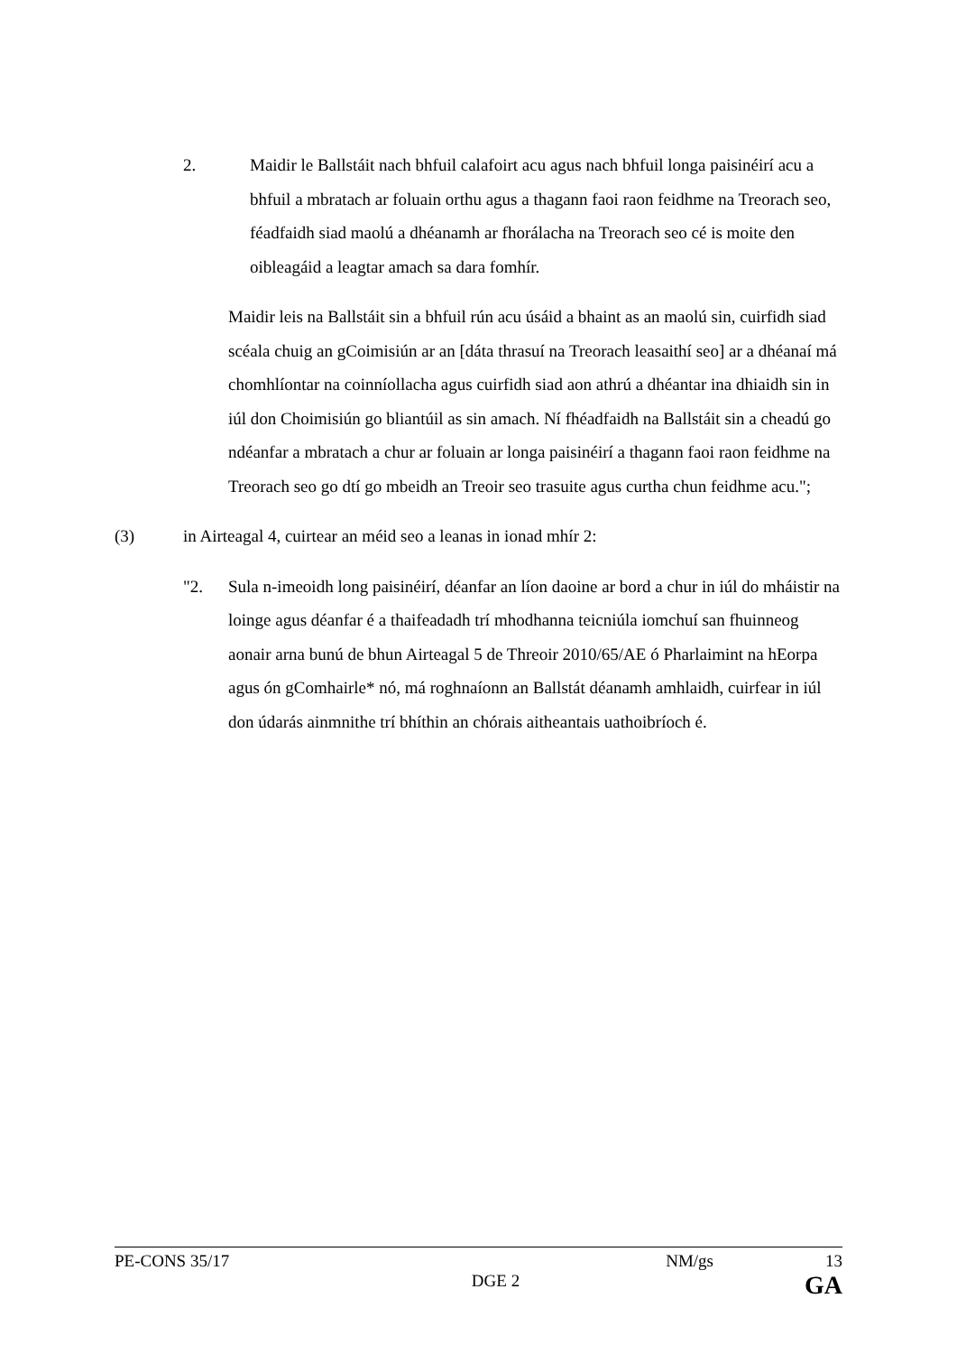2. Maidir le Ballstáit nach bhfuil calafoirt acu agus nach bhfuil longa paisinéirí acu a bhfuil a mbratach ar foluain orthu agus a thagann faoi raon feidhme na Treorach seo, féadfaidh siad maolú a dhéanamh ar fhorálacha na Treorach seo cé is moite den oibleagáid a leagtar amach sa dara fomhír.
Maidir leis na Ballstáit sin a bhfuil rún acu úsáid a bhaint as an maolú sin, cuirfidh siad scéala chuig an gCoimisiún ar an [dáta thrasuí na Treorach leasaithí seo] ar a dhéanaí má chomhlíontar na coinníollacha agus cuirfidh siad aon athrú a dhéantar ina dhiaidh sin in iúl don Choimisiún go bliantúil as sin amach. Ní fhéadfaidh na Ballstáit sin a cheadú go ndéanfar a mbratach a chur ar foluain ar longa paisinéirí a thagann faoi raon feidhme na Treorach seo go dtí go mbeidh an Treoir seo trasuite agus curtha chun feidhme acu.";
(3) in Airteagal 4, cuirtear an méid seo a leanas in ionad mhír 2:
"2. Sula n-imeoidh long paisinéirí, déanfar an líon daoine ar bord a chur in iúl do mháistir na loinge agus déanfar é a thaifeadadh trí mhodhanna teicniúla iomchuí san fhuinneog aonair arna bunú de bhun Airteagal 5 de Threoir 2010/65/AE ó Pharlaimint na hEorpa agus ón gComhairle* nó, má roghnaíonn an Ballstát déanamh amhlaidh, cuirfear in iúl don údarás ainmnithe trí bhíthin an chórais aitheantais uathoibríoch é.
PE-CONS 35/17 NM/gs 13
DGE 2 GA